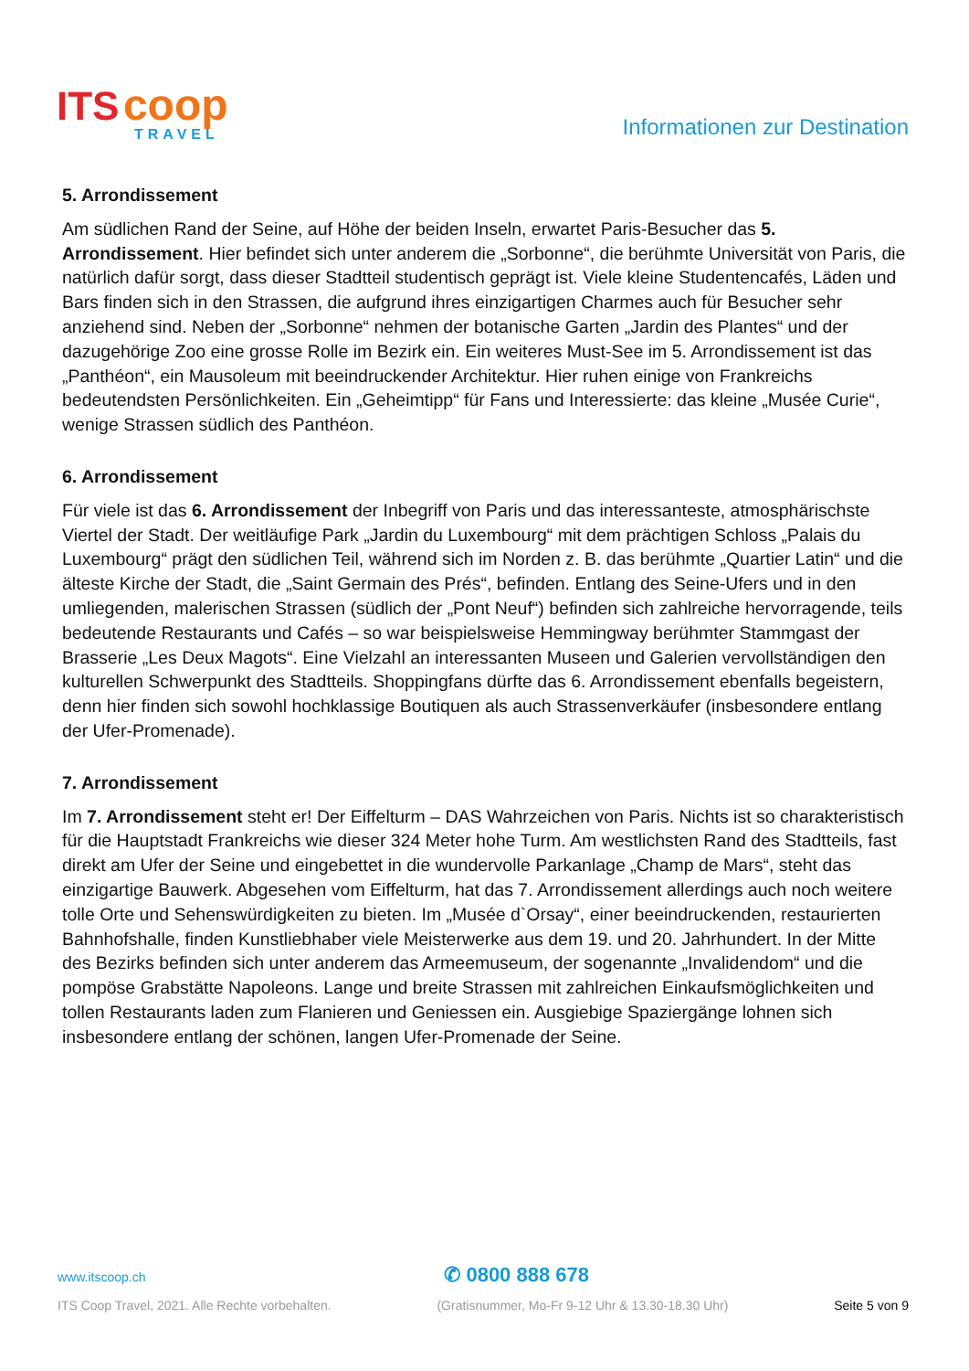ITS coop
TRAVEL
Informationen zur Destination
5. Arrondissement
Am südlichen Rand der Seine, auf Höhe der beiden Inseln, erwartet Paris-Besucher das 5. Arrondissement. Hier befindet sich unter anderem die „Sorbonne“, die berühmte Universität von Paris, die natürlich dafür sorgt, dass dieser Stadtteil studentisch geprägt ist. Viele kleine Studentencafés, Läden und Bars finden sich in den Strassen, die aufgrund ihres einzigartigen Charmes auch für Besucher sehr anziehend sind. Neben der „Sorbonne“ nehmen der botanische Garten „Jardin des Plantes“ und der dazugehörige Zoo eine grosse Rolle im Bezirk ein. Ein weiteres Must-See im 5. Arrondissement ist das „Panthéon“, ein Mausoleum mit beeindruckender Architektur. Hier ruhen einige von Frankreichs bedeutendsten Persönlichkeiten. Ein „Geheimtipp“ für Fans und Interessierte: das kleine „Musée Curie“, wenige Strassen südlich des Panthéon.
6. Arrondissement
Für viele ist das 6. Arrondissement der Inbegriff von Paris und das interessanteste, atmosphärischste Viertel der Stadt. Der weitläufige Park „Jardin du Luxembourg“ mit dem prächtigen Schloss „Palais du Luxembourg“ prägt den südlichen Teil, während sich im Norden z. B. das berühmte „Quartier Latin“ und die älteste Kirche der Stadt, die „Saint Germain des Prés“, befinden. Entlang des Seine-Ufers und in den umliegenden, malerischen Strassen (südlich der „Pont Neuf“) befinden sich zahlreiche hervorragende, teils bedeutende Restaurants und Cafés – so war beispielsweise Hemmingway berühmter Stammgast der Brasserie „Les Deux Magots“. Eine Vielzahl an interessanten Museen und Galerien vervollständigen den kulturellen Schwerpunkt des Stadtteils. Shoppingfans dürfte das 6. Arrondissement ebenfalls begeistern, denn hier finden sich sowohl hochklassige Boutiquen als auch Strassenverkäufer (insbesondere entlang der Ufer-Promenade).
7. Arrondissement
Im 7. Arrondissement steht er! Der Eiffelturm – DAS Wahrzeichen von Paris. Nichts ist so charakteristisch für die Hauptstadt Frankreichs wie dieser 324 Meter hohe Turm. Am westlichsten Rand des Stadtteils, fast direkt am Ufer der Seine und eingebettet in die wundervolle Parkanlage „Champ de Mars“, steht das einzigartige Bauwerk. Abgesehen vom Eiffelturm, hat das 7. Arrondissement allerdings auch noch weitere tolle Orte und Sehenswürdigkeiten zu bieten. Im „Musée d`Orsay“, einer beeindruckenden, restaurierten Bahnhofshalle, finden Kunstliebhaber viele Meisterwerke aus dem 19. und 20. Jahrhundert. In der Mitte des Bezirks befinden sich unter anderem das Armeemuseum, der sogenannte „Invalidendom“ und die pompöse Grabstätte Napoleons. Lange und breite Strassen mit zahlreichen Einkaufsmöglichkeiten und tollen Restaurants laden zum Flanieren und Geniessen ein. Ausgiebige Spaziergänge lohnen sich insbesondere entlang der schönen, langen Ufer-Promenade der Seine.
www.itscoop.ch ✆ 0800 888 678
ITS Coop Travel, 2021. Alle Rechte vorbehalten. (Gratisnummer, Mo-Fr 9-12 Uhr & 13.30-18.30 Uhr) Seite 5 von 9